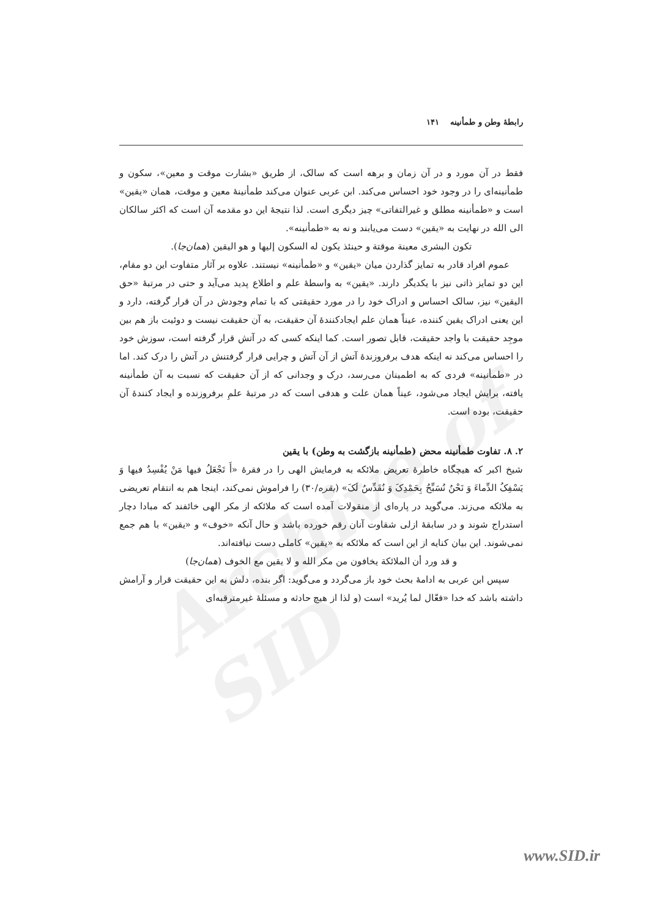Archive of SID
رابطهٔ وطن و طمأنینه ۱۴۱
فقط در آن مورد و در آن زمان و برهه است که سالک، از طریق «بشارت موقت و معین»، سکون و طمأنینه‌ای را در وجود خود احساس می‌کند. ابن عربی عنوان می‌کند طمأنینهٔ معین و موقت، همان «یقین» است و «طمأنینه مطلق و غیرالتفاتی» چیز دیگری است. لذا نتیجهٔ این دو مقدمه آن است که اکثر سالکان الی الله در نهایت به «یقین» دست می‌یابند و نه به «طمأنینه».
تکون البشری معینة موقتة و حینئذ یکون له السکون إلیها و هو الیقین (همان‌جا).
عموم افراد قادر به تمایز گذاردن میان «یقین» و «طمأنینه» نیستند. علاوه بر آثار متفاوت این دو مقام، این دو تمایز ذاتی نیز با یکدیگر دارند. «یقین» به واسطهٔ علم و اطلاع پدید می‌آید و حتی در مرتبهٔ «حق الیقین» نیز، سالک احساس و ادراک خود را در مورد حقیقتی که با تمام وجودش در آن قرار گرفته، دارد و این یعنی ادراک یقین کننده، عیناً همان علم ایجادکنندهٔ آن حقیقت، به آن حقیقت نیست و دوئیت باز هم بین موجِد حقیقت با واجد حقیقت، قابل تصور است. کما اینکه کسی که در آتش قرار گرفته است، سوزش خود را احساس می‌کند نه اینکه هدف برفروزندهٔ آتش از آن آتش و چرایی قرار گرفتنش در آتش را درک کند. اما در «طمأنینه» فردی که به اطمینان می‌رسد، درک و وجدانی که از آن حقیقت که نسبت به آن طمأنینه یافته، برایش ایجاد می‌شود، عیناً همان علت و هدفی است که در مرتبهٔ علمِ برفروزنده و ایجاد کنندهٔ آن حقیقت، بوده است.
۲. ۸. تفاوت طمأنینه محض (طمأنینه بازگشت به وطن) با یقین
شیخ اکبر که هیچگاه خاطرهٔ تعریض ملائکه به فرمایش الهی را در فقرهٔ «أَ تَجْعَلُ فیها مَنْ یُفْسِدُ فیها وَ یَسْفِکُ الدِّماءَ وَ نَحْنُ نُسَبِّحُ بِحَمْدِکَ وَ نُقَدِّسُ لَکَ» (بقره/۳۰) را فراموش نمی‌کند، اینجا هم به انتقام تعریضی به ملائکه می‌زند. می‌گوید در پاره‌ای از منقولات آمده است که ملائکه از مکر الهی خائفند که مبادا دچار استدراج شوند و در سابقهٔ ازلی شقاوت آنان رقم خورده باشد و حال آنکه «خوف» و «یقین» با هم جمع نمی‌شوند. این بیان کنایه از این است که ملائکه به «یقین» کاملی دست نیافته‌اند.
و قد ورد أن الملائکة یخافون من مکر الله و لا یقین مع الخوف (همان‌جا)
سپس ابن عربی به ادامهٔ بحث خود باز می‌گردد و می‌گوید: اگر بنده، دلش به این حقیقت قرار و آرامش داشته باشد که خدا «فعّال لما یُرید» است (و لذا از هیچ حادثه و مسئلهٔ غیرمترقبه‌ای
www.SID.ir